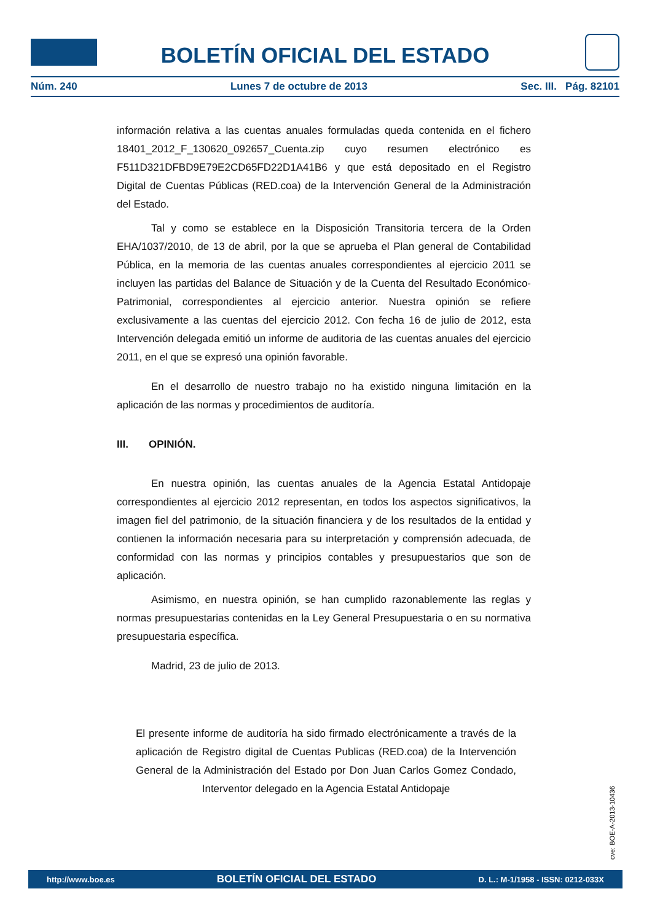BOLETÍN OFICIAL DEL ESTADO
Núm. 240 Lunes 7 de octubre de 2013 Sec. III. Pág. 82101
información relativa a las cuentas anuales formuladas queda contenida en el fichero 18401_2012_F_130620_092657_Cuenta.zip cuyo resumen electrónico es F511D321DFBD9E79E2CD65FD22D1A41B6 y que está depositado en el Registro Digital de Cuentas Públicas (RED.coa) de la Intervención General de la Administración del Estado.
Tal y como se establece en la Disposición Transitoria tercera de la Orden EHA/1037/2010, de 13 de abril, por la que se aprueba el Plan general de Contabilidad Pública, en la memoria de las cuentas anuales correspondientes al ejercicio 2011 se incluyen las partidas del Balance de Situación y de la Cuenta del Resultado Económico-Patrimonial, correspondientes al ejercicio anterior. Nuestra opinión se refiere exclusivamente a las cuentas del ejercicio 2012. Con fecha 16 de julio de 2012, esta Intervención delegada emitió un informe de auditoria de las cuentas anuales del ejercicio 2011, en el que se expresó una opinión favorable.
En el desarrollo de nuestro trabajo no ha existido ninguna limitación en la aplicación de las normas y procedimientos de auditoría.
III. OPINIÓN.
En nuestra opinión, las cuentas anuales de la Agencia Estatal Antidopaje correspondientes al ejercicio 2012 representan, en todos los aspectos significativos, la imagen fiel del patrimonio, de la situación financiera y de los resultados de la entidad y contienen la información necesaria para su interpretación y comprensión adecuada, de conformidad con las normas y principios contables y presupuestarios que son de aplicación.
Asimismo, en nuestra opinión, se han cumplido razonablemente las reglas y normas presupuestarias contenidas en la Ley General Presupuestaria o en su normativa presupuestaria específica.
Madrid, 23 de julio de 2013.
El presente informe de auditoría ha sido firmado electrónicamente a través de la aplicación de Registro digital de Cuentas Publicas (RED.coa) de la Intervención General de la Administración del Estado por Don Juan Carlos Gomez Condado, Interventor delegado en la Agencia Estatal Antidopaje
cve: BOE-A-2013-10436
http://www.boe.es BOLETÍN OFICIAL DEL ESTADO D. L.: M-1/1958 - ISSN: 0212-033X